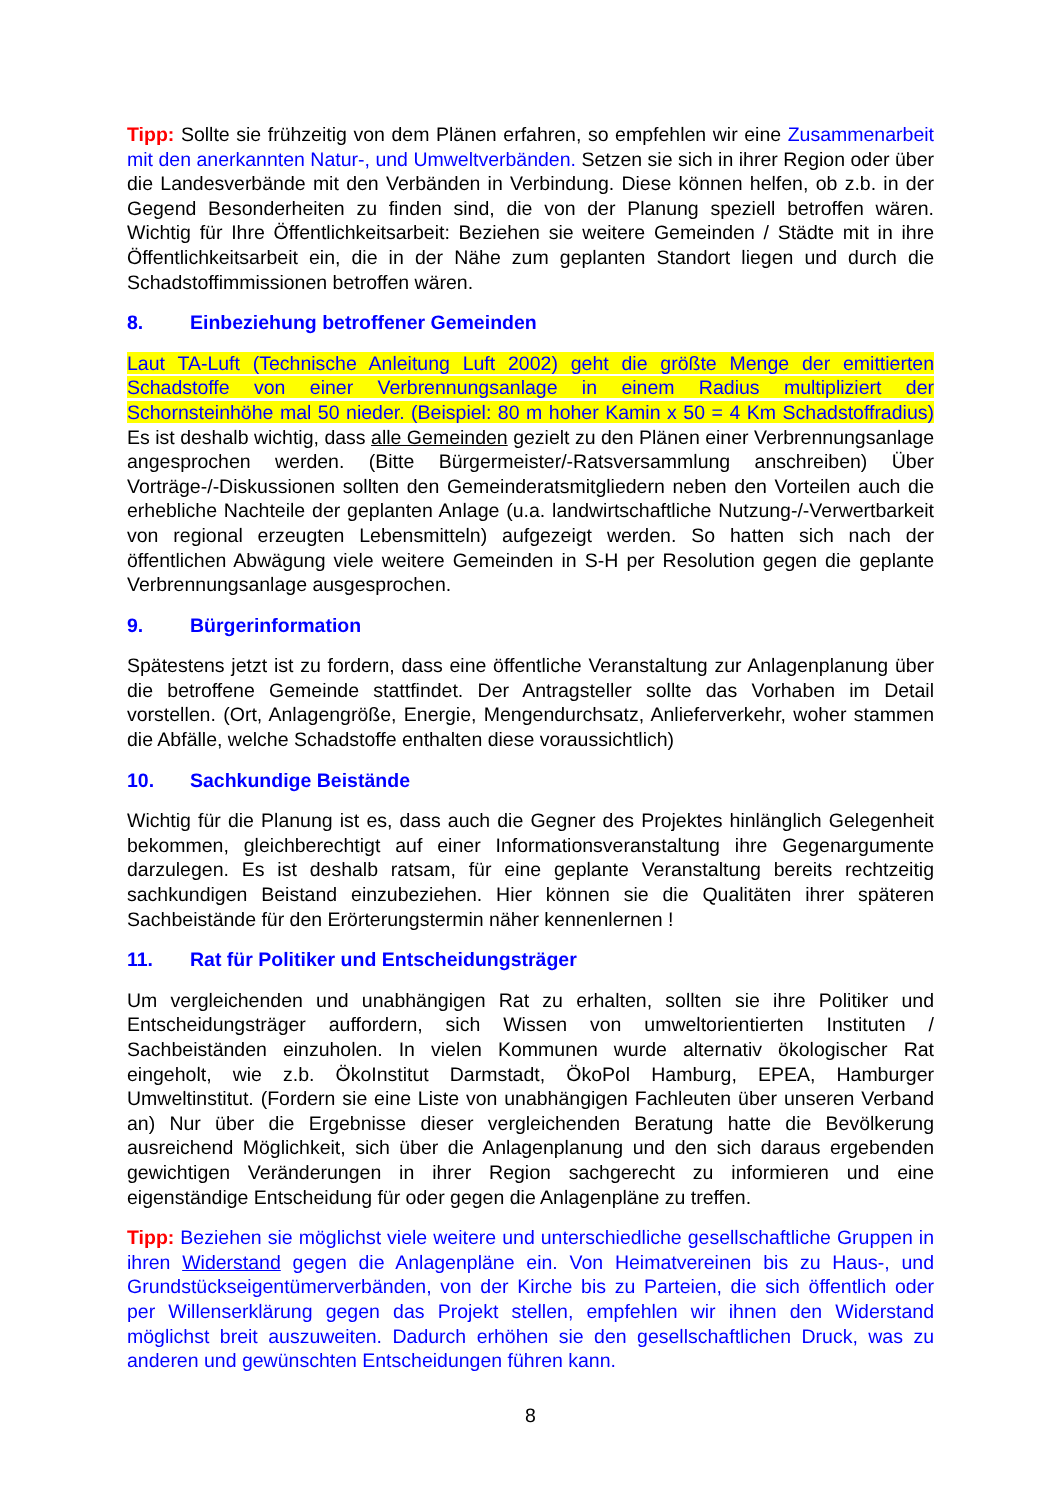Tipp: Sollte sie frühzeitig von dem Plänen erfahren, so empfehlen wir eine Zusammenarbeit mit den anerkannten Natur-, und Umweltverbänden. Setzen sie sich in ihrer Region oder über die Landesverbände mit den Verbänden in Verbindung. Diese können helfen, ob z.b. in der Gegend Besonderheiten zu finden sind, die von der Planung speziell betroffen wären. Wichtig für Ihre Öffentlichkeitsarbeit: Beziehen sie weitere Gemeinden / Städte mit in ihre Öffentlichkeitsarbeit ein, die in der Nähe zum geplanten Standort liegen und durch die Schadstoffimmissionen betroffen wären.
8. Einbeziehung betroffener Gemeinden
Laut TA-Luft (Technische Anleitung Luft 2002) geht die größte Menge der emittierten Schadstoffe von einer Verbrennungsanlage in einem Radius multipliziert der Schornsteinhöhe mal 50 nieder. (Beispiel: 80 m hoher Kamin x 50 = 4 Km Schadstoffradius) Es ist deshalb wichtig, dass alle Gemeinden gezielt zu den Plänen einer Verbrennungsanlage angesprochen werden. (Bitte Bürgermeister/-Ratsversammlung anschreiben) Über Vorträge-/-Diskussionen sollten den Gemeinderatsmitgliedern neben den Vorteilen auch die erhebliche Nachteile der geplanten Anlage (u.a. landwirtschaftliche Nutzung-/-Verwertbarkeit von regional erzeugten Lebensmitteln) aufgezeigt werden. So hatten sich nach der öffentlichen Abwägung viele weitere Gemeinden in S-H per Resolution gegen die geplante Verbrennungsanlage ausgesprochen.
9. Bürgerinformation
Spätestens jetzt ist zu fordern, dass eine öffentliche Veranstaltung zur Anlagenplanung über die betroffene Gemeinde stattfindet. Der Antragsteller sollte das Vorhaben im Detail vorstellen. (Ort, Anlagengröße, Energie, Mengendurchsatz, Anlieferverkehr, woher stammen die Abfälle, welche Schadstoffe enthalten diese voraussichtlich)
10. Sachkundige Beistände
Wichtig für die Planung ist es, dass auch die Gegner des Projektes hinlänglich Gelegenheit bekommen, gleichberechtigt auf einer Informationsveranstaltung ihre Gegenargumente darzulegen. Es ist deshalb ratsam, für eine geplante Veranstaltung bereits rechtzeitig sachkundigen Beistand einzubeziehen. Hier können sie die Qualitäten ihrer späteren Sachbeistände für den Erörterungstermin näher kennenlernen !
11. Rat für Politiker und Entscheidungsträger
Um vergleichenden und unabhängigen Rat zu erhalten, sollten sie ihre Politiker und Entscheidungsträger auffordern, sich Wissen von umweltorientierten Instituten / Sachbeiständen einzuholen. In vielen Kommunen wurde alternativ ökologischer Rat eingeholt, wie z.b. ÖkoInstitut Darmstadt, ÖkoPol Hamburg, EPEA, Hamburger Umweltinstitut. (Fordern sie eine Liste von unabhängigen Fachleuten über unseren Verband an) Nur über die Ergebnisse dieser vergleichenden Beratung hatte die Bevölkerung ausreichend Möglichkeit, sich über die Anlagenplanung und den sich daraus ergebenden gewichtigen Veränderungen in ihrer Region sachgerecht zu informieren und eine eigenständige Entscheidung für oder gegen die Anlagenpläne zu treffen.
Tipp: Beziehen sie möglichst viele weitere und unterschiedliche gesellschaftliche Gruppen in ihren Widerstand gegen die Anlagenpläne ein. Von Heimatvereinen bis zu Haus-, und Grundstückseigentümerverbänden, von der Kirche bis zu Parteien, die sich öffentlich oder per Willenserklärung gegen das Projekt stellen, empfehlen wir ihnen den Widerstand möglichst breit auszuweiten. Dadurch erhöhen sie den gesellschaftlichen Druck, was zu anderen und gewünschten Entscheidungen führen kann.
8